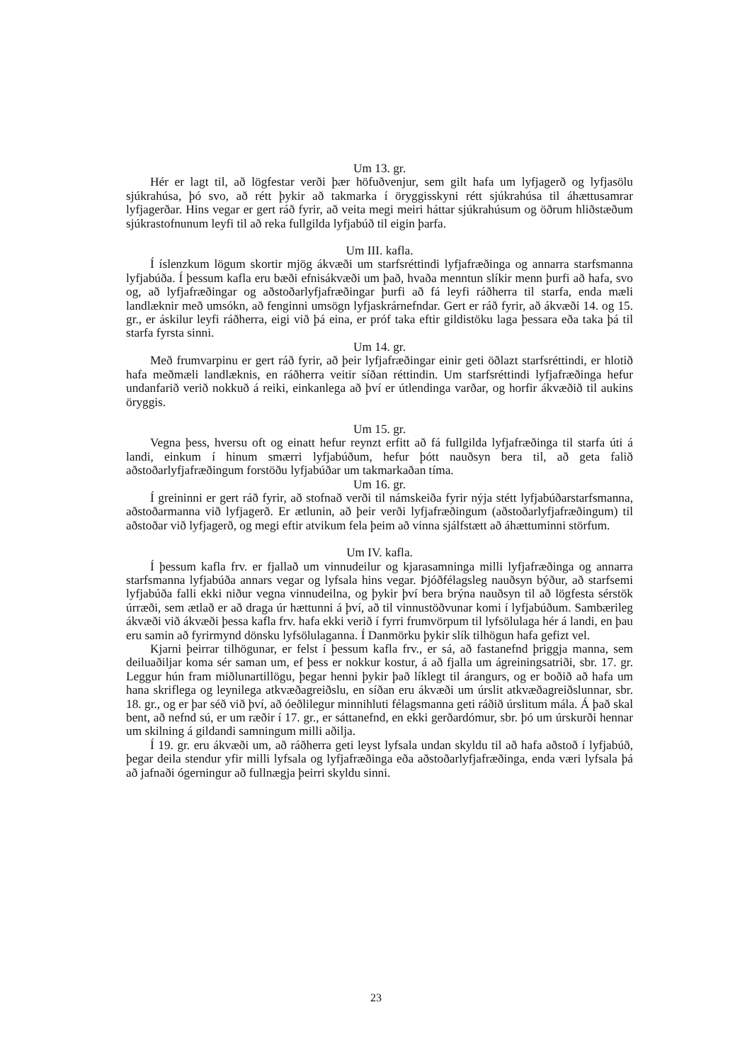Um 13. gr.
Hér er lagt til, að lögfestar verði þær höfuðvenjur, sem gilt hafa um lyfjagerð og lyfjasölu sjúkrahúsa, þó svo, að rétt þykir að takmarka í öryggisskyni rétt sjúkrahúsa til áhættusamrar lyfjagerðar. Hins vegar er gert ráð fyrir, að veita megi meiri háttar sjúkrahúsum og öðrum hliðstæðum sjúkrastofnunum leyfi til að reka fullgilda lyfjabúð til eigin þarfa.
Um III. kafla.
Í íslenzkum lögum skortir mjög ákvæði um starfsréttindi lyfjafræðinga og annarra starfsmanna lyfjabúða. Í þessum kafla eru bæði efnisákvæði um það, hvaða menntun slíkir menn þurfi að hafa, svo og, að lyfjafræðingar og aðstoðarlyfjafræðingar þurfi að fá leyfi ráðherra til starfa, enda mæli landlæknir með umsókn, að fenginni umsögn lyfjaskrárnefndar. Gert er ráð fyrir, að ákvæði 14. og 15. gr., er áskilur leyfi ráðherra, eigi við þá eina, er próf taka eftir gildistöku laga þessara eða taka þá til starfa fyrsta sinni.
Um 14. gr.
Með frumvarpinu er gert ráð fyrir, að þeir lyfjafræðingar einir geti öðlazt starfsréttindi, er hlotið hafa meðmæli landlæknis, en ráðherra veitir síðan réttindin. Um starfsréttindi lyfjafræðinga hefur undanfarið verið nokkuð á reiki, einkanlega að því er útlendinga varðar, og horfir ákvæðið til aukins öryggis.
Um 15. gr.
Vegna þess, hversu oft og einatt hefur reynzt erfitt að fá fullgilda lyfjafræðinga til starfa úti á landi, einkum í hinum smærri lyfjabúðum, hefur þótt nauðsyn bera til, að geta falið aðstoðarlyfjafræðingum forstöðu lyfjabúðar um takmarkaðan tíma.
Um 16. gr.
Í greininni er gert ráð fyrir, að stofnað verði til námskeiða fyrir nýja stétt lyfjabúðarstarfsmanna, aðstoðarmanna við lyfjagerð. Er ætlunin, að þeir verði lyfjafræðingum (aðstoðarlyfjafræðingum) til aðstoðar við lyfjagerð, og megi eftir atvikum fela þeim að vinna sjálfstætt að áhættuminni störfum.
Um IV. kafla.
Í þessum kafla frv. er fjallað um vinnudeilur og kjarasamninga milli lyfjafræðinga og annarra starfsmanna lyfjabúða annars vegar og lyfsala hins vegar. Þjóðfélagsleg nauðsyn býður, að starfsemi lyfjabúða falli ekki niður vegna vinnudeilna, og þykir því bera brýna nauðsyn til að lögfesta sérstök úrræði, sem ætlað er að draga úr hættunni á því, að til vinnustöðvunar komi í lyfjabúðum. Sambærileg ákvæði við ákvæði þessa kafla frv. hafa ekki verið í fyrri frumvörpum til lyfsölulaga hér á landi, en þau eru samin að fyrirmynd dönsku lyfsölulaganna. Í Danmörku þykir slík tilhögun hafa gefizt vel.
Kjarni þeirrar tilhögunar, er felst í þessum kafla frv., er sá, að fastanefnd þriggja manna, sem deiluaðiljar koma sér saman um, ef þess er nokkur kostur, á að fjalla um ágreiningsatriði, sbr. 17. gr. Leggur hún fram miðlunartillögu, þegar henni þykir það líklegt til árangurs, og er boðið að hafa um hana skriflega og leynilega atkvæðagreiðslu, en síðan eru ákvæði um úrslit atkvæðagreiðslunnar, sbr. 18. gr., og er þar séð við því, að óeðlilegur minnihluti félagsmanna geti ráðið úrslitum mála. Á það skal bent, að nefnd sú, er um ræðir í 17. gr., er sáttanefnd, en ekki gerðardómur, sbr. þó um úrskurði hennar um skilning á gildandi samningum milli aðilja.
Í 19. gr. eru ákvæði um, að ráðherra geti leyst lyfsala undan skyldu til að hafa aðstoð í lyfjabúð, þegar deila stendur yfir milli lyfsala og lyfjafræðinga eða aðstoðarlyfjafræðinga, enda væri lyfsala þá að jafnaði ógerningur að fullnægja þeirri skyldu sinni.
23